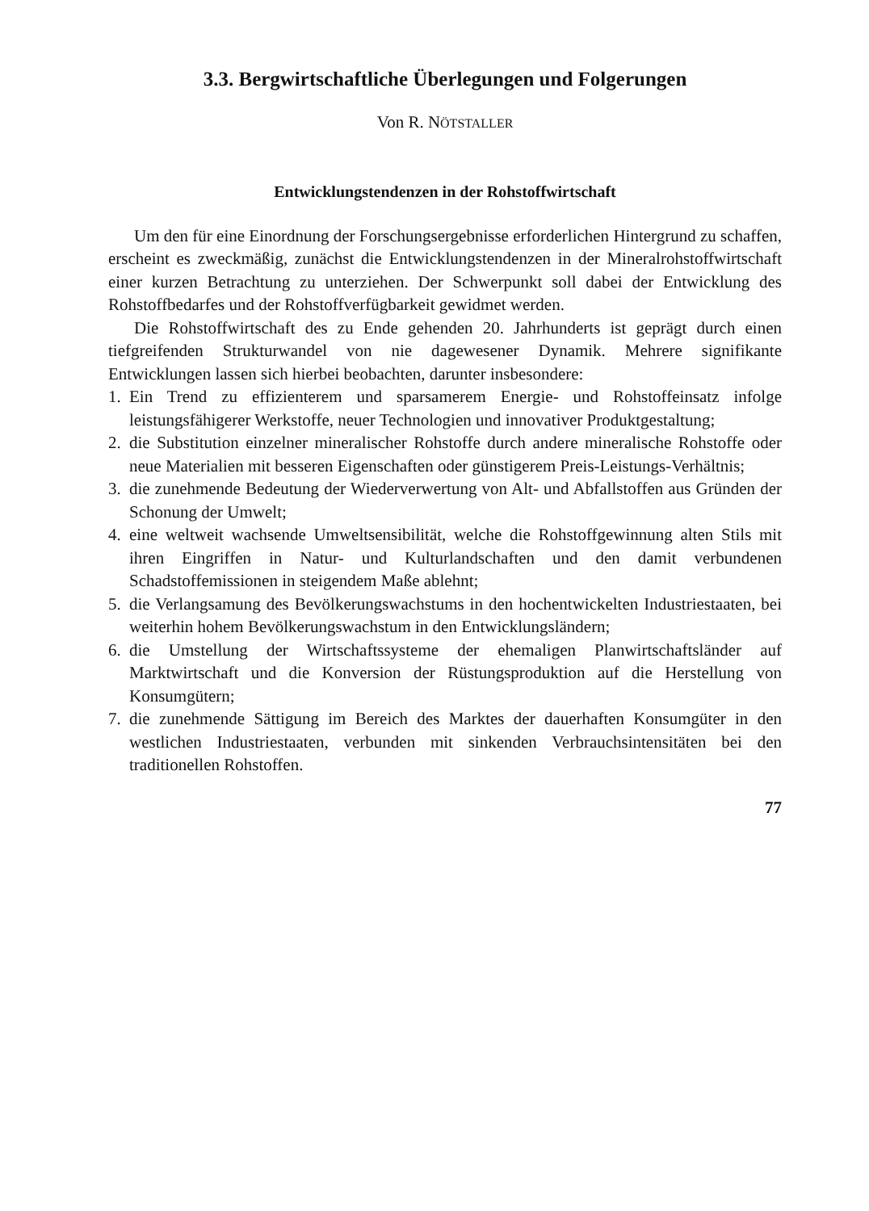3.3. Bergwirtschaftliche Überlegungen und Folgerungen
Von R. NÖTSTALLER
Entwicklungstendenzen in der Rohstoffwirtschaft
Um den für eine Einordnung der Forschungsergebnisse erforderlichen Hintergrund zu schaffen, erscheint es zweckmäßig, zunächst die Entwicklungstendenzen in der Mineralrohstoffwirtschaft einer kurzen Betrachtung zu unterziehen. Der Schwerpunkt soll dabei der Entwicklung des Rohstoffbedarfes und der Rohstoffverfügbarkeit gewidmet werden.
Die Rohstoffwirtschaft des zu Ende gehenden 20. Jahrhunderts ist geprägt durch einen tiefgreifenden Strukturwandel von nie dagewesener Dynamik. Mehrere signifikante Entwicklungen lassen sich hierbei beobachten, darunter insbesondere:
1. Ein Trend zu effizienterem und sparsamerem Energie- und Rohstoffeinsatz infolge leistungsfähigerer Werkstoffe, neuer Technologien und innovativer Produktgestaltung;
2. die Substitution einzelner mineralischer Rohstoffe durch andere mineralische Rohstoffe oder neue Materialien mit besseren Eigenschaften oder günstigerem Preis-Leistungs-Verhältnis;
3. die zunehmende Bedeutung der Wiederverwertung von Alt- und Abfallstoffen aus Gründen der Schonung der Umwelt;
4. eine weltweit wachsende Umweltsensibilität, welche die Rohstoffgewinnung alten Stils mit ihren Eingriffen in Natur- und Kulturlandschaften und den damit verbundenen Schadstoffemissionen in steigendem Maße ablehnt;
5. die Verlangsamung des Bevölkerungswachstums in den hochentwickelten Industriestaaten, bei weiterhin hohem Bevölkerungswachstum in den Entwicklungsländern;
6. die Umstellung der Wirtschaftssysteme der ehemaligen Planwirtschaftsländer auf Marktwirtschaft und die Konversion der Rüstungsproduktion auf die Herstellung von Konsumgütern;
7. die zunehmende Sättigung im Bereich des Marktes der dauerhaften Konsumgüter in den westlichen Industriestaaten, verbunden mit sinkenden Verbrauchsintensitäten bei den traditionellen Rohstoffen.
77